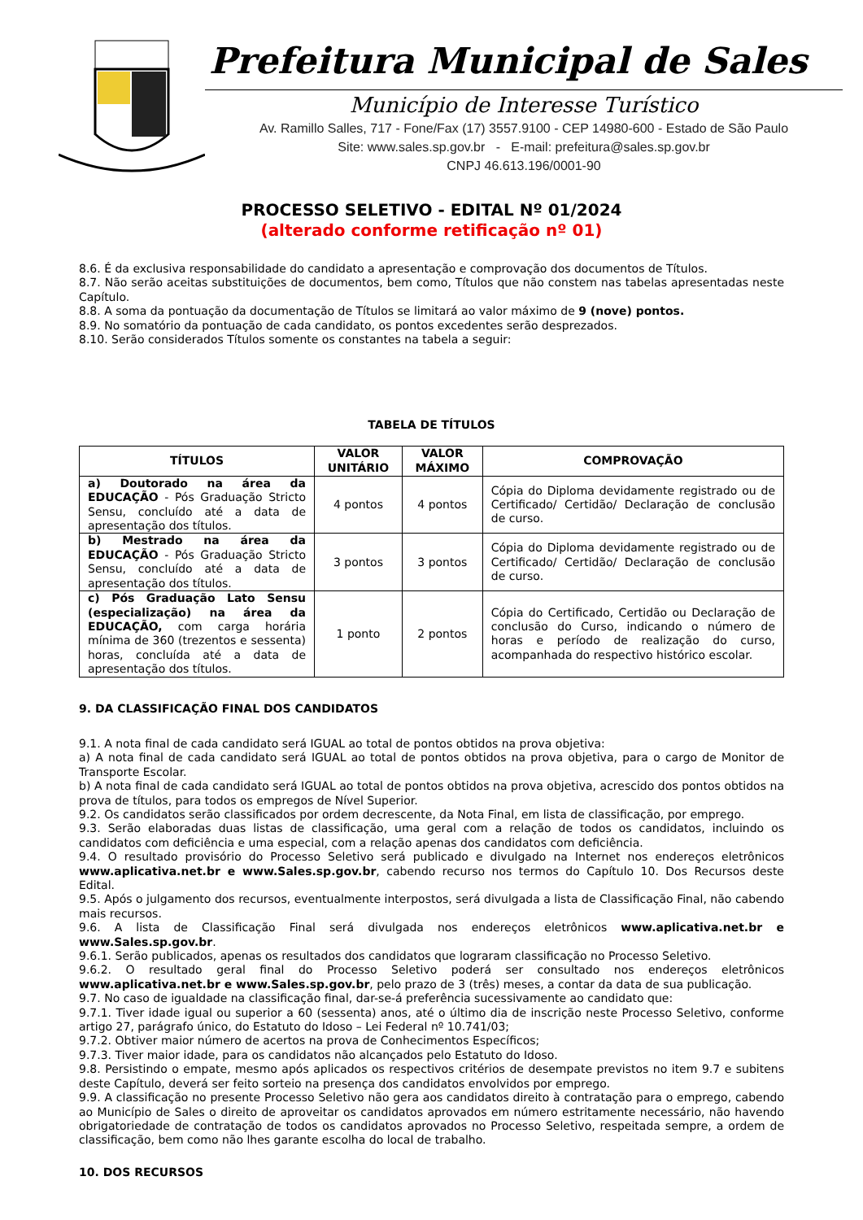Prefeitura Municipal de Sales
Município de Interesse Turístico
Av. Ramillo Salles, 717 - Fone/Fax (17) 3557.9100 - CEP 14980-600 - Estado de São Paulo
Site: www.sales.sp.gov.br - E-mail: prefeitura@sales.sp.gov.br
CNPJ 46.613.196/0001-90
PROCESSO SELETIVO - EDITAL Nº 01/2024
(alterado conforme retificação nº 01)
8.6. É da exclusiva responsabilidade do candidato a apresentação e comprovação dos documentos de Títulos.
8.7. Não serão aceitas substituições de documentos, bem como, Títulos que não constem nas tabelas apresentadas neste Capítulo.
8.8. A soma da pontuação da documentação de Títulos se limitará ao valor máximo de 9 (nove) pontos.
8.9. No somatório da pontuação de cada candidato, os pontos excedentes serão desprezados.
8.10. Serão considerados Títulos somente os constantes na tabela a seguir:
TABELA DE TÍTULOS
| TÍTULOS | VALOR UNITÁRIO | VALOR MÁXIMO | COMPROVAÇÃO |
| --- | --- | --- | --- |
| a) Doutorado na área da EDUCAÇÃO - Pós Graduação Stricto Sensu, concluído até a data de apresentação dos títulos. | 4 pontos | 4 pontos | Cópia do Diploma devidamente registrado ou de Certificado/ Certidão/ Declaração de conclusão de curso. |
| b) Mestrado na área da EDUCAÇÃO - Pós Graduação Stricto Sensu, concluído até a data de apresentação dos títulos. | 3 pontos | 3 pontos | Cópia do Diploma devidamente registrado ou de Certificado/ Certidão/ Declaração de conclusão de curso. |
| c) Pós Graduação Lato Sensu (especialização) na área da EDUCAÇÃO, com carga horária mínima de 360 (trezentos e sessenta) horas, concluída até a data de apresentação dos títulos. | 1 ponto | 2 pontos | Cópia do Certificado, Certidão ou Declaração de conclusão do Curso, indicando o número de horas e período de realização do curso, acompanhada do respectivo histórico escolar. |
9. DA CLASSIFICAÇÃO FINAL DOS CANDIDATOS
9.1. A nota final de cada candidato será IGUAL ao total de pontos obtidos na prova objetiva:
a) A nota final de cada candidato será IGUAL ao total de pontos obtidos na prova objetiva, para o cargo de Monitor de Transporte Escolar.
b) A nota final de cada candidato será IGUAL ao total de pontos obtidos na prova objetiva, acrescido dos pontos obtidos na prova de títulos, para todos os empregos de Nível Superior.
9.2. Os candidatos serão classificados por ordem decrescente, da Nota Final, em lista de classificação, por emprego.
9.3. Serão elaboradas duas listas de classificação, uma geral com a relação de todos os candidatos, incluindo os candidatos com deficiência e uma especial, com a relação apenas dos candidatos com deficiência.
9.4. O resultado provisório do Processo Seletivo será publicado e divulgado na Internet nos endereços eletrônicos www.aplicativa.net.br e www.Sales.sp.gov.br, cabendo recurso nos termos do Capítulo 10. Dos Recursos deste Edital.
9.5. Após o julgamento dos recursos, eventualmente interpostos, será divulgada a lista de Classificação Final, não cabendo mais recursos.
9.6. A lista de Classificação Final será divulgada nos endereços eletrônicos www.aplicativa.net.br e www.Sales.sp.gov.br.
9.6.1. Serão publicados, apenas os resultados dos candidatos que lograram classificação no Processo Seletivo.
9.6.2. O resultado geral final do Processo Seletivo poderá ser consultado nos endereços eletrônicos www.aplicativa.net.br e www.Sales.sp.gov.br, pelo prazo de 3 (três) meses, a contar da data de sua publicação.
9.7. No caso de igualdade na classificação final, dar-se-á preferência sucessivamente ao candidato que:
9.7.1. Tiver idade igual ou superior a 60 (sessenta) anos, até o último dia de inscrição neste Processo Seletivo, conforme artigo 27, parágrafo único, do Estatuto do Idoso – Lei Federal nº 10.741/03;
9.7.2. Obtiver maior número de acertos na prova de Conhecimentos Específicos;
9.7.3. Tiver maior idade, para os candidatos não alcançados pelo Estatuto do Idoso.
9.8. Persistindo o empate, mesmo após aplicados os respectivos critérios de desempate previstos no item 9.7 e subitens deste Capítulo, deverá ser feito sorteio na presença dos candidatos envolvidos por emprego.
9.9. A classificação no presente Processo Seletivo não gera aos candidatos direito à contratação para o emprego, cabendo ao Município de Sales o direito de aproveitar os candidatos aprovados em número estritamente necessário, não havendo obrigatoriedade de contratação de todos os candidatos aprovados no Processo Seletivo, respeitada sempre, a ordem de classificação, bem como não lhes garante escolha do local de trabalho.
10. DOS RECURSOS